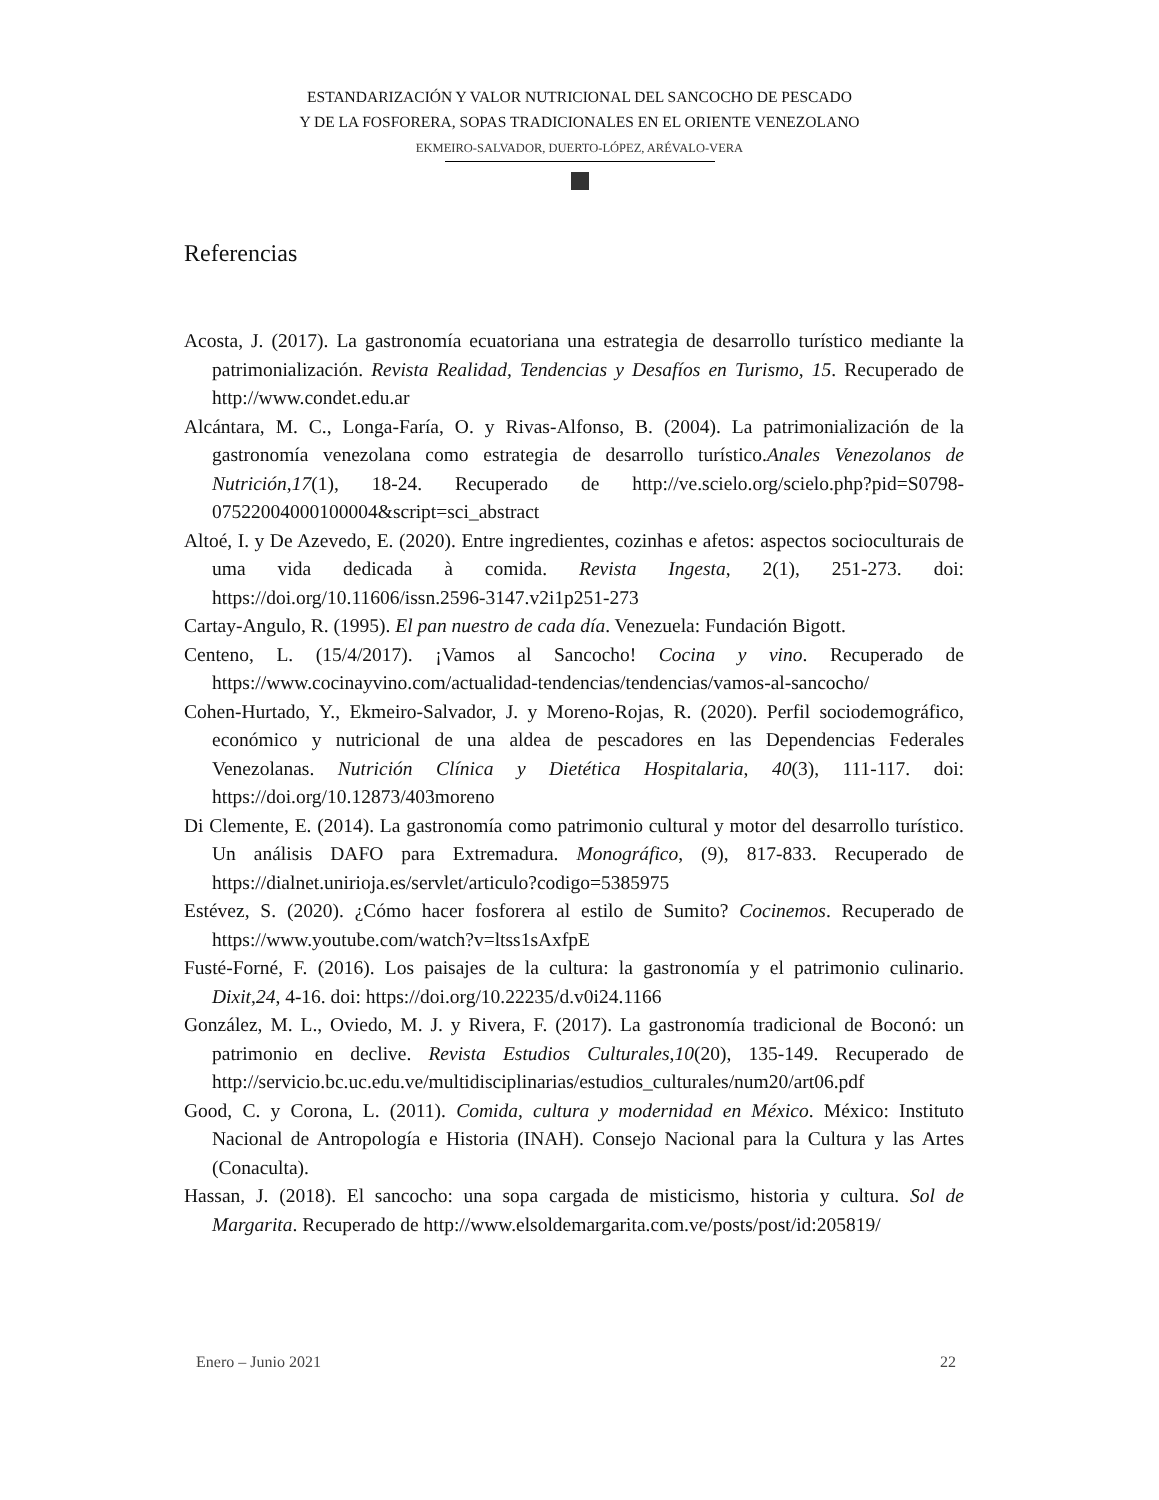ESTANDARIZACIÓN Y VALOR NUTRICIONAL DEL SANCOCHO DE PESCADO
Y DE LA FOSFORERA, SOPAS TRADICIONALES EN EL ORIENTE VENEZOLANO
EKMEIRO-SALVADOR, DUERTO-LÓPEZ, ARÉVALO-VERA
Referencias
Acosta, J. (2017). La gastronomía ecuatoriana una estrategia de desarrollo turístico mediante la patrimonialización. Revista Realidad, Tendencias y Desafíos en Turismo, 15. Recuperado de http://www.condet.edu.ar
Alcántara, M. C., Longa-Faría, O. y Rivas-Alfonso, B. (2004). La patrimonialización de la gastronomía venezolana como estrategia de desarrollo turístico.Anales Venezolanos de Nutrición,17(1), 18-24. Recuperado de http://ve.scielo.org/scielo.php?pid=S0798-07522004000100004&script=sci_abstract
Altoé, I. y De Azevedo, E. (2020). Entre ingredientes, cozinhas e afetos: aspectos socioculturais de uma vida dedicada à comida. Revista Ingesta, 2(1), 251-273. doi: https://doi.org/10.11606/issn.2596-3147.v2i1p251-273
Cartay-Angulo, R. (1995). El pan nuestro de cada día. Venezuela: Fundación Bigott.
Centeno, L. (15/4/2017). ¡Vamos al Sancocho! Cocina y vino. Recuperado de https://www.cocinayvino.com/actualidad-tendencias/tendencias/vamos-al-sancocho/
Cohen-Hurtado, Y., Ekmeiro-Salvador, J. y Moreno-Rojas, R. (2020). Perfil sociodemográfico, económico y nutricional de una aldea de pescadores en las Dependencias Federales Venezolanas. Nutrición Clínica y Dietética Hospitalaria, 40(3), 111-117. doi: https://doi.org/10.12873/403moreno
Di Clemente, E. (2014). La gastronomía como patrimonio cultural y motor del desarrollo turístico. Un análisis DAFO para Extremadura. Monográfico, (9), 817-833. Recuperado de https://dialnet.unirioja.es/servlet/articulo?codigo=5385975
Estévez, S. (2020). ¿Cómo hacer fosforera al estilo de Sumito? Cocinemos. Recuperado de https://www.youtube.com/watch?v=ltss1sAxfpE
Fusté-Forné, F. (2016). Los paisajes de la cultura: la gastronomía y el patrimonio culinario. Dixit,24, 4-16. doi: https://doi.org/10.22235/d.v0i24.1166
González, M. L., Oviedo, M. J. y Rivera, F. (2017). La gastronomía tradicional de Boconó: un patrimonio en declive. Revista Estudios Culturales,10(20), 135-149. Recuperado de http://servicio.bc.uc.edu.ve/multidisciplinarias/estudios_culturales/num20/art06.pdf
Good, C. y Corona, L. (2011). Comida, cultura y modernidad en México. México: Instituto Nacional de Antropología e Historia (INAH). Consejo Nacional para la Cultura y las Artes (Conaculta).
Hassan, J. (2018). El sancocho: una sopa cargada de misticismo, historia y cultura. Sol de Margarita. Recuperado de http://www.elsoldemargarita.com.ve/posts/post/id:205819/
Enero – Junio 2021 22